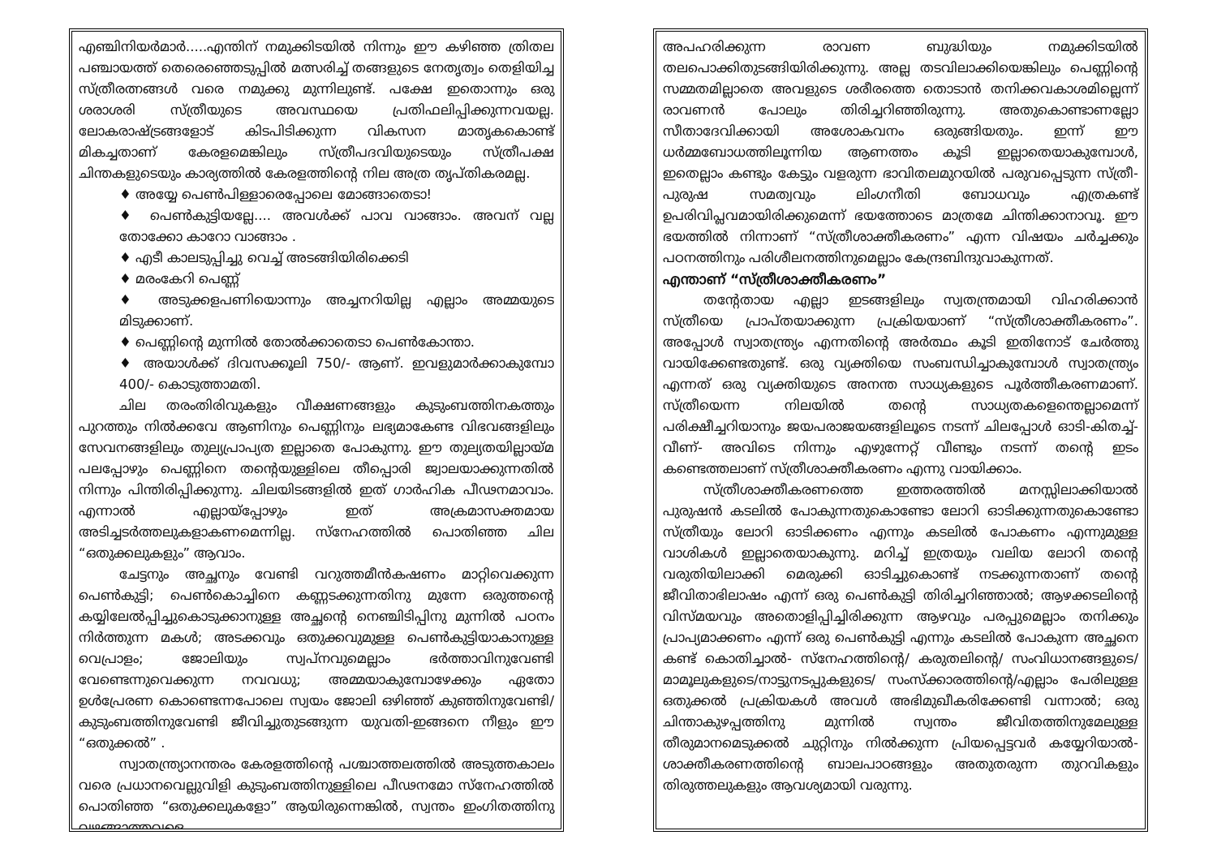എഞ്ചിനിയർമാർ.....എന്തിന് നമുക്കിടയിൽ നിന്നും ഈ കഴിഞ്ഞ ത്രിതല പഞ്ചായത്ത് തെരെഞ്ഞെടുപ്പിൽ മത്സരിച്ച് തങ്ങളുടെ നേതൃത്വം തെളിയിച്ച സ്ത്രീരത്നങ്ങൾ വരെ നമുക്കു മുന്നിലുണ്ട്. പക്ഷേ ഇതൊന്നും ഒരു ശരാശരി സ്ത്രീയുടെ അവസ്ഥയെ പ്രതിഫലിപ്പിക്കുന്നവയല്ല. ലോകരാഷ്ട്രങ്ങളോട് കിടപിടിക്കുന്ന വികസന മാതൃകകൊണ്ട് മികച്ചതാണ് കേരളമെങ്കിലും സ്ത്രീപദവിയുടെയും സ്ത്രീപക്ഷ ചിന്തകളുടെയും കാര്യത്തിൽ കേരളത്തിന്റെ നില അത്ര തൃപ്തികരമല്ല.
♦ അയ്യേ പെൺപിള്ളാരെപ്പോലെ മോങ്ങാതെടാ!
♦ പെൺകുട്ടിയല്ലേ.... അവൾക്ക് പാവ വാങ്ങാം. അവന് വല്ല തോക്കോ കാറോ വാങ്ങാം .
♦ എടീ കാലടുപ്പിച്ചു വെച്ച് അടങ്ങിയിരിക്കെടി
♦ മരംകേറി പെണ്ണ്
♦ അടുക്കളപണിയൊന്നും അച്ചനറിയില്ല എല്ലാം അമ്മയുടെ മിടുക്കാണ്.
♦ പെണ്ണിന്റെ മുന്നിൽ തോൽക്കാതെടാ പെൺകോന്താ.
♦ അയാൾക്ക് ദിവസക്കൂലി 750/- ആണ്. ഇവളുമാർക്കാകുമ്പോ 400/- കൊടുത്താമതി.
ചില തരംതിരിവുകളും വീക്ഷണങ്ങളും കുടുംബത്തിനകത്തും പുറത്തും നിൽക്കവേ ആണിനും പെണ്ണിനും ലഭ്യമാകേണ്ട വിഭവങ്ങളിലും സേവനങ്ങളിലും തുല്യപ്രാപ്യത ഇല്ലാതെ പോകുന്നു. ഈ തുല്യതയില്ലായ്മ പലപ്പോഴും പെണ്ണിനെ തന്റെയുള്ളിലെ തീപ്പൊരി ജ്വാലയാക്കുന്നതിൽ നിന്നും പിന്തിരിപ്പിക്കുന്നു. ചിലയിടങ്ങളിൽ ഇത് ഗാർഹിക പീഢനമാവാം. എന്നാൽ എല്ലായ്പ്പോഴും ഇത് അക്രമാസക്തമായ അടിച്ചടർത്തലുകളാകണമെന്നില്ല. സ്നേഹത്തിൽ പൊതിഞ്ഞ ചില “ഒതുക്കലുകളും” ആവാം.
ചേട്ടനും അച്ഛനും വേണ്ടി വറുത്തമീൻകഷണം മാറ്റിവെക്കുന്ന പെൺകുട്ടി; പെൺകൊച്ചിനെ കണ്ണടക്കുന്നതിനു മുന്നേ ഒരുത്തന്റെ കയ്യിലേൽപ്പിച്ചുകൊടുക്കാനുള്ള അച്ഛന്റെ നെഞ്ചിടിപ്പിനു മുന്നിൽ പഠനം നിർത്തുന്ന മകൾ; അടക്കവും ഒതുക്കവുമുള്ള പെൺകുട്ടിയാകാനുള്ള വെപ്രാളം; ജോലിയും സ്വപ്നവുമെല്ലാം ഭർത്താവിനുവേണ്ടി വേണ്ടെന്നുവെക്കുന്ന നവവധു; അമ്മയാകുമ്പോഴേക്കും ഏതോ ഉൾപ്രേരണ കൊണ്ടെന്നപോലെ സ്വയം ജോലി ഒഴിഞ്ഞ് കുഞ്ഞിനുവേണ്ടി/ കുടുംബത്തിനുവേണ്ടി ജീവിച്ചുതുടങ്ങുന്ന യുവതി-ഇങ്ങനെ നീളും ഈ “ഒതുക്കൽ” .
സ്വാതന്ത്ര്യാനന്തരം കേരളത്തിന്റെ പശ്ചാത്തലത്തിൽ അടുത്തകാലം വരെ പ്രധാനവെല്ലുവിളി കുടുംബത്തിനുള്ളിലെ പീഢനമോ സ്നേഹത്തിൽ പൊതിഞ്ഞ “ഒതുക്കലുകളോ” ആയിരുന്നെങ്കിൽ, സ്വന്തം ഇംഗിതത്തിനു വഴങ്ങാത്തവളെ
അപഹരിക്കുന്ന രാവണ ബുദ്ധിയും നമുക്കിടയിൽ തലപൊക്കിതുടങ്ങിയിരിക്കുന്നു. അല്ല തടവിലാക്കിയെങ്കിലും പെണ്ണിന്റെ സമ്മതമില്ലാതെ അവളുടെ ശരീരത്തെ തൊടാൻ തനിക്കവകാശമില്ലെന്ന് രാവണൻ പോലും തിരിച്ചറിഞ്ഞിരുന്നു. അതുകൊണ്ടാണല്ലോ സീതാദേവിക്കായി അശോകവനം ഒരുങ്ങിയതും. ഇന്ന് ഈ ധർമ്മബോധത്തിലൂന്നിയ ആണത്തം കൂടി ഇല്ലാതെയാകുമ്പോൾ, ഇതെല്ലാം കണ്ടും കേട്ടും വളരുന്ന ഭാവിതലമുറയിൽ പരുവപ്പെടുന്ന സ്ത്രീ-പുരുഷ സമത്വവും ലിംഗനീതി ബോധവും എത്രകണ്ട് ഉപരിവിപ്ലവമായിരിക്കുമെന്ന് ഭയത്തോടെ മാത്രമേ ചിന്തിക്കാനാവൂ. ഈ ഭയത്തിൽ നിന്നാണ് “സ്ത്രീശാക്തീകരണം” എന്ന വിഷയം ചർച്ചക്കും പഠനത്തിനും പരിശീലനത്തിനുമെല്ലാം കേന്ദ്രബിന്ദുവാകുന്നത്.
എന്താണ് “സ്ത്രീശാക്തീകരണം”
തന്റേതായ എല്ലാ ഇടങ്ങളിലും സ്വതന്ത്രമായി വിഹരിക്കാൻ സ്ത്രീയെ പ്രാപ്തയാക്കുന്ന പ്രക്രിയയാണ് “സ്ത്രീശാക്തീകരണം”. അപ്പോൾ സ്വാതന്ത്ര്യം എന്നതിന്റെ അർത്ഥം കൂടി ഇതിനോട് ചേർത്തു വായിക്കേണ്ടതുണ്ട്. ഒരു വ്യക്തിയെ സംബന്ധിച്ചാകുമ്പോൾ സ്വാതന്ത്ര്യം എന്നത് ഒരു വ്യക്തിയുടെ അനന്ത സാധ്യകളുടെ പൂർത്തീകരണമാണ്. സ്ത്രീയെന്ന നിലയിൽ തന്റെ സാധ്യതകളെന്തെല്ലാമെന്ന് പരിക്ഷീച്ചറിയാനും ജയപരാജയങ്ങളിലൂടെ നടന്ന് ചിലപ്പോൾ ഓടി-കിതച്ച്-വീണ്- അവിടെ നിന്നും എഴുന്നേറ്റ് വീണ്ടും നടന്ന് തന്റെ ഇടം കണ്ടെത്തലാണ് സ്ത്രീശാക്തീകരണം എന്നു വായിക്കാം.
സ്ത്രീശാക്തീകരണത്തെ ഇത്തരത്തിൽ മനസ്സിലാക്കിയാൽ പുരുഷൻ കടലിൽ പോകുന്നതുകൊണ്ടോ ലോറി ഓടിക്കുന്നതുകൊണ്ടോ സ്ത്രീയും ലോറി ഓടിക്കണം എന്നും കടലിൽ പോകണം എന്നുമുള്ള വാശികൾ ഇല്ലാതെയാകുന്നു. മറിച്ച് ഇത്രയും വലിയ ലോറി തന്റെ വരുതിയിലാക്കി മെരുക്കി ഓടിച്ചുകൊണ്ട് നടക്കുന്നതാണ് തന്റെ ജീവിതാഭിലാഷം എന്ന് ഒരു പെൺകുട്ടി തിരിച്ചറിഞ്ഞാൽ; ആഴക്കടലിന്റെ വിസ്മയവും അതൊളിപ്പിച്ചിരിക്കുന്ന ആഴവും പരപ്പുമെല്ലാം തനിക്കും പ്രാപ്യമാക്കണം എന്ന് ഒരു പെൺകുട്ടി എന്നും കടലിൽ പോകുന്ന അച്ഛനെ കണ്ട് കൊതിച്ചാൽ- സ്നേഹത്തിന്റെ/ കരുതലിന്റെ/ സംവിധാനങ്ങളുടെ/മാമൂലുകളുടെ/നാട്ടുനടപ്പുകളുടെ/ സംസ്ക്കാരത്തിന്റെ/എല്ലാം പേരിലുള്ള ഒതുക്കൽ പ്രക്രിയകൾ അവൾ അഭിമുഖീകരിക്കേണ്ടി വന്നാൽ; ഒരു ചിന്താകുഴപ്പത്തിനു മുന്നിൽ സ്വന്തം ജീവിതത്തിനുമേലുള്ള തീരുമാനമെടുക്കൽ ചുറ്റിനും നിൽക്കുന്ന പ്രിയപ്പെട്ടവർ കയ്യേറിയാൽ- ശാക്തീകരണത്തിന്റെ ബാലപാഠങ്ങളും അതുതരുന്ന തുറവികളും തിരുത്തലുകളും ആവശ്യമായി വരുന്നു.